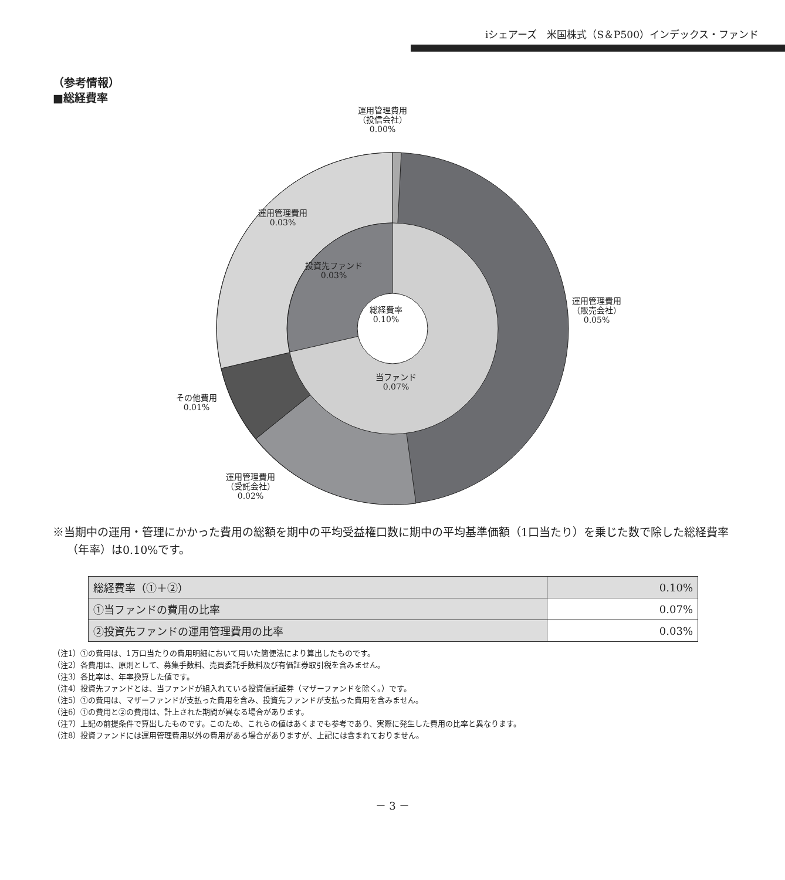iシェアーズ　米国株式（S＆P500）インデックス・ファンド
（参考情報）
■総経費率
運用管理費用
（投信会社）
0.00%
運用管理費用
0.03%
投資先ファンド
0.03%
総経費率
0.10%
運用管理費用
（販売会社）
0.05%
当ファンド
0.07%
その他費用
0.01%
運用管理費用
（受託会社）
0.02%
※当期中の運用・管理にかかった費用の総額を期中の平均受益権口数に期中の平均基準価額（1口当たり）を乗じた数で除した総経費率（年率）は0.10%です。
| 総経費率（①＋②） | 0.10% |
| ①当ファンドの費用の比率 | 0.07% |
| ②投資先ファンドの運用管理費用の比率 | 0.03% |
（注1）①の費用は、1万口当たりの費用明細において用いた簡便法により算出したものです。
（注2）各費用は、原則として、募集手数料、売買委託手数料及び有価証券取引税を含みません。
（注3）各比率は、年率換算した値です。
（注4）投資先ファンドとは、当ファンドが組入れている投資信託証券（マザーファンドを除く。）です。
（注5）①の費用は、マザーファンドが支払った費用を含み、投資先ファンドが支払った費用を含みません。
（注6）①の費用と②の費用は、計上された期間が異なる場合があります。
（注7）上記の前提条件で算出したものです。このため、これらの値はあくまでも参考であり、実際に発生した費用の比率と異なります。
（注8）投資ファンドには運用管理費用以外の費用がある場合がありますが、上記には含まれておりません。
－ 3 －